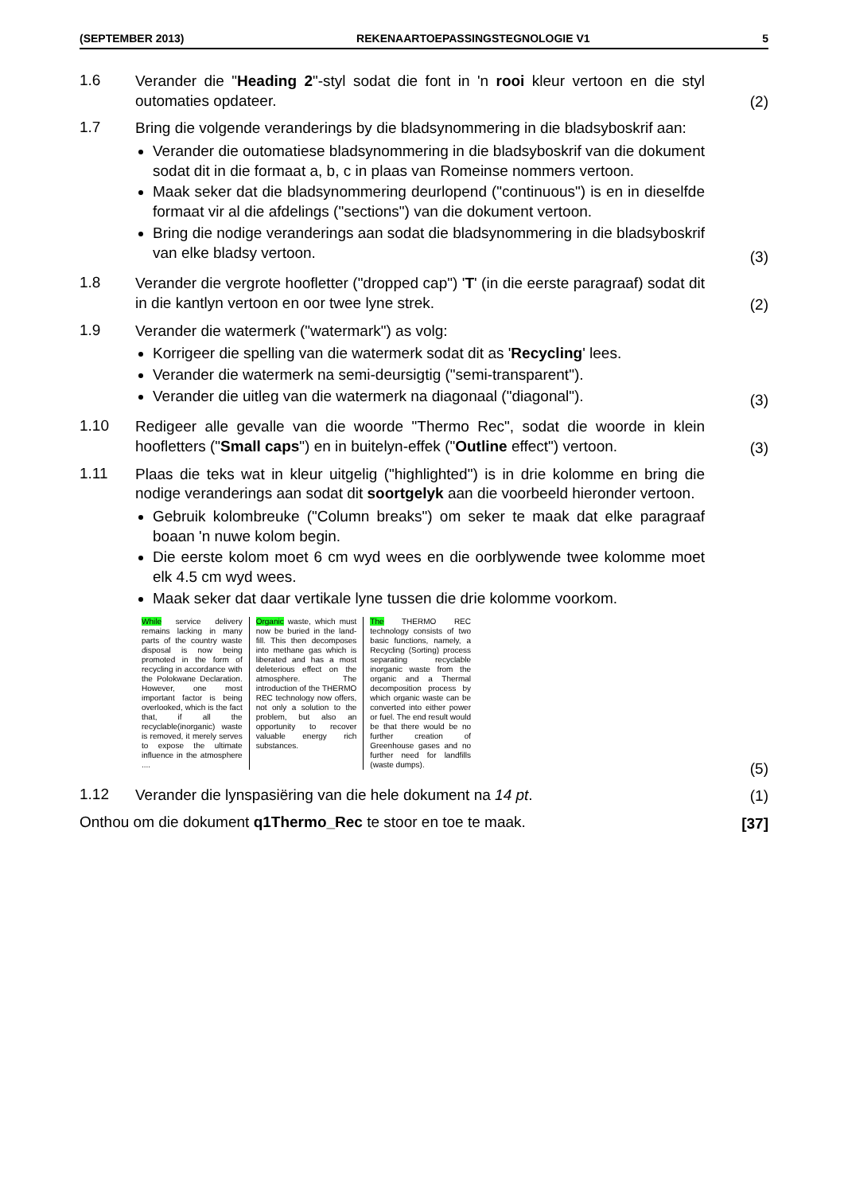(SEPTEMBER 2013) REKENAARTOEPASSINGSTEGNOLOGIE V1 5
1.6
Verander die "Heading 2"-styl sodat die font in 'n rooi kleur vertoon en die styl outomaties opdateer.
(2)
1.7
Bring die volgende veranderings by die bladsynommering in die bladsyboskrif aan:
Verander die outomatiese bladsynommering in die bladsyboskrif van die dokument sodat dit in die formaat a, b, c in plaas van Romeinse nommers vertoon.
Maak seker dat die bladsynommering deurlopend ("continuous") is en in dieselfde formaat vir al die afdelings ("sections") van die dokument vertoon.
Bring die nodige veranderings aan sodat die bladsynommering in die bladsyboskrif van elke bladsy vertoon.
(3)
1.8
Verander die vergrote hoofletter ("dropped cap") 'T' (in die eerste paragraaf) sodat dit in die kantlyn vertoon en oor twee lyne strek.
(2)
1.9
Verander die watermerk ("watermark") as volg:
Korrigeer die spelling van die watermerk sodat dit as 'Recycling' lees.
Verander die watermerk na semi-deursigtig ("semi-transparent").
Verander die uitleg van die watermerk na diagonaal ("diagonal").
(3)
1.10
Redigeer alle gevalle van die woorde "Thermo Rec", sodat die woorde in klein hoofletters ("Small caps") en in buitelyn-effek ("Outline effect") vertoon.
(3)
1.11
Plaas die teks wat in kleur uitgelig ("highlighted") is in drie kolomme en bring die nodige veranderings aan sodat dit soortgelyk aan die voorbeeld hieronder vertoon.
Gebruik kolombreuke ("Column breaks") om seker te maak dat elke paragraaf boaan 'n nuwe kolom begin.
Die eerste kolom moet 6 cm wyd wees en die oorblywende twee kolomme moet elk 4.5 cm wyd wees.
Maak seker dat daar vertikale lyne tussen die drie kolomme voorkom.
While service delivery remains lacking in many parts of the country waste disposal is now being promoted in the form of recycling in accordance with the Polokwane Declaration. However, one most important factor is being overlooked, which is the fact that, if all the recyclable(inorganic) waste is removed, it merely serves to expose the ultimate influence in the atmosphere ....
Organic waste, which must now be buried in the land-fill. This then decomposes into methane gas which is liberated and has a most deleterious effect on the atmosphere. The introduction of the THERMO REC technology now offers, not only a solution to the problem, but also an opportunity to recover valuable energy rich substances.
The THERMO REC technology consists of two basic functions, namely, a Recycling (Sorting) process separating recyclable inorganic waste from the organic and a Thermal decomposition process by which organic waste can be converted into either power or fuel. The end result would be that there would be no further creation of Greenhouse gases and no further need for landfills (waste dumps).
(5)
1.12
Verander die lynspasiëring van die hele dokument na 14 pt.
(1)
Onthou om die dokument q1Thermo_Rec te stoor en toe te maak.
[37]